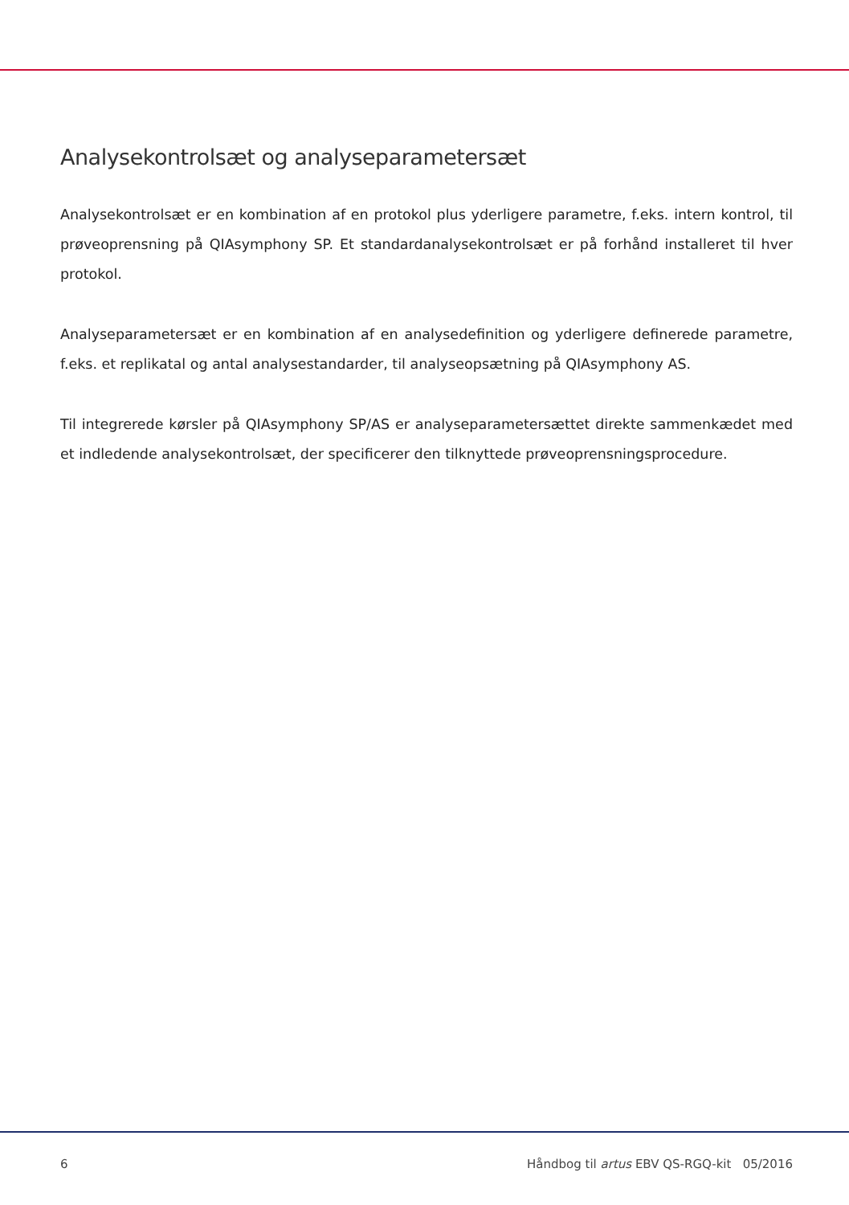Analysekontrolsæt og analyseparametersæt
Analysekontrolsæt er en kombination af en protokol plus yderligere parametre, f.eks. intern kontrol, til prøveoprensning på QIAsymphony SP. Et standardanalysekontrolsæt er på forhånd installeret til hver protokol.
Analyseparametersæt er en kombination af en analysedefinition og yderligere definerede parametre, f.eks. et replikatal og antal analysestandarder, til analyseopsætning på QIAsymphony AS.
Til integrerede kørsler på QIAsymphony SP/AS er analyseparametersættet direkte sammenkædet med et indledende analysekontrolsæt, der specificerer den tilknyttede prøveoprensningsprocedure.
6 Håndbog til artus EBV QS-RGQ-kit 05/2016